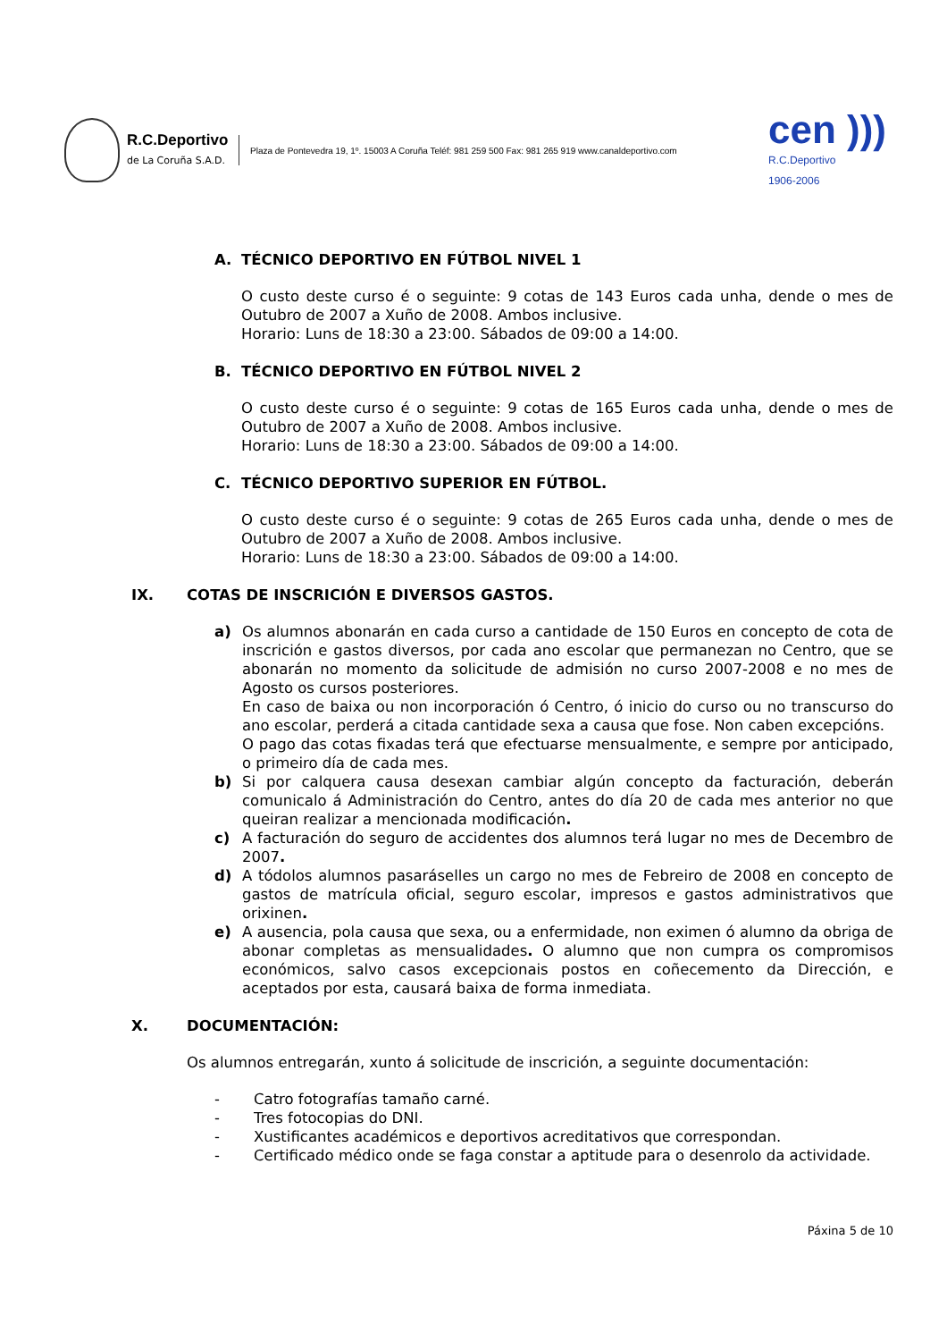R.C.Deportivo
de La Coruña S.A.D.
Plaza de Pontevedra 19, 1º. 15003 A Coruña Teléf: 981 259 500 Fax: 981 265 919 www.canaldeportivo.com
cen )))
R.C.Deportivo
1906-2006
A. TÉCNICO DEPORTIVO EN FÚTBOL NIVEL 1
O custo deste curso é o seguinte: 9 cotas de 143 Euros cada unha, dende o mes de Outubro de 2007 a Xuño de 2008. Ambos inclusive.
Horario: Luns de 18:30 a 23:00. Sábados de 09:00 a 14:00.
B. TÉCNICO DEPORTIVO EN FÚTBOL NIVEL 2
O custo deste curso é o seguinte: 9 cotas de 165 Euros cada unha, dende o mes de Outubro de 2007 a Xuño de 2008. Ambos inclusive.
Horario: Luns de 18:30 a 23:00. Sábados de 09:00 a 14:00.
C. TÉCNICO DEPORTIVO SUPERIOR EN FÚTBOL.
O custo deste curso é o seguinte: 9 cotas de 265 Euros cada unha, dende o mes de Outubro de 2007 a Xuño de 2008. Ambos inclusive.
Horario: Luns de 18:30 a 23:00. Sábados de 09:00 a 14:00.
IX. COTAS DE INSCRICIÓN E DIVERSOS GASTOS.
a) Os alumnos abonarán en cada curso a cantidade de 150 Euros en concepto de cota de inscrición e gastos diversos, por cada ano escolar que permanezan no Centro, que se abonarán no momento da solicitude de admisión no curso 2007-2008 e no mes de Agosto os cursos posteriores.
En caso de baixa ou non incorporación ó Centro, ó inicio do curso ou no transcurso do ano escolar, perderá a citada cantidade sexa a causa que fose. Non caben excepcións.
O pago das cotas fixadas terá que efectuarse mensualmente, e sempre por anticipado, o primeiro día de cada mes.
b) Si por calquera causa desexan cambiar algún concepto da facturación, deberán comunicalo á Administración do Centro, antes do día 20 de cada mes anterior no que queiran realizar a mencionada modificación.
c) A facturación do seguro de accidentes dos alumnos terá lugar no mes de Decembro de 2007.
d) A tódolos alumnos pasaráselles un cargo no mes de Febreiro de 2008 en concepto de gastos de matrícula oficial, seguro escolar, impresos e gastos administrativos que orixinen.
e) A ausencia, pola causa que sexa, ou a enfermidade, non eximen ó alumno da obriga de abonar completas as mensualidades. O alumno que non cumpra os compromisos económicos, salvo casos excepcionais postos en coñecemento da Dirección, e aceptados por esta, causará baixa de forma inmediata.
X. DOCUMENTACIÓN:
Os alumnos entregarán, xunto á solicitude de inscrición, a seguinte documentación:
- Catro fotografías tamaño carné.
- Tres fotocopias do DNI.
- Xustificantes académicos e deportivos acreditativos que correspondan.
- Certificado médico onde se faga constar a aptitude para o desenrolo da actividade.
Páxina 5 de 10